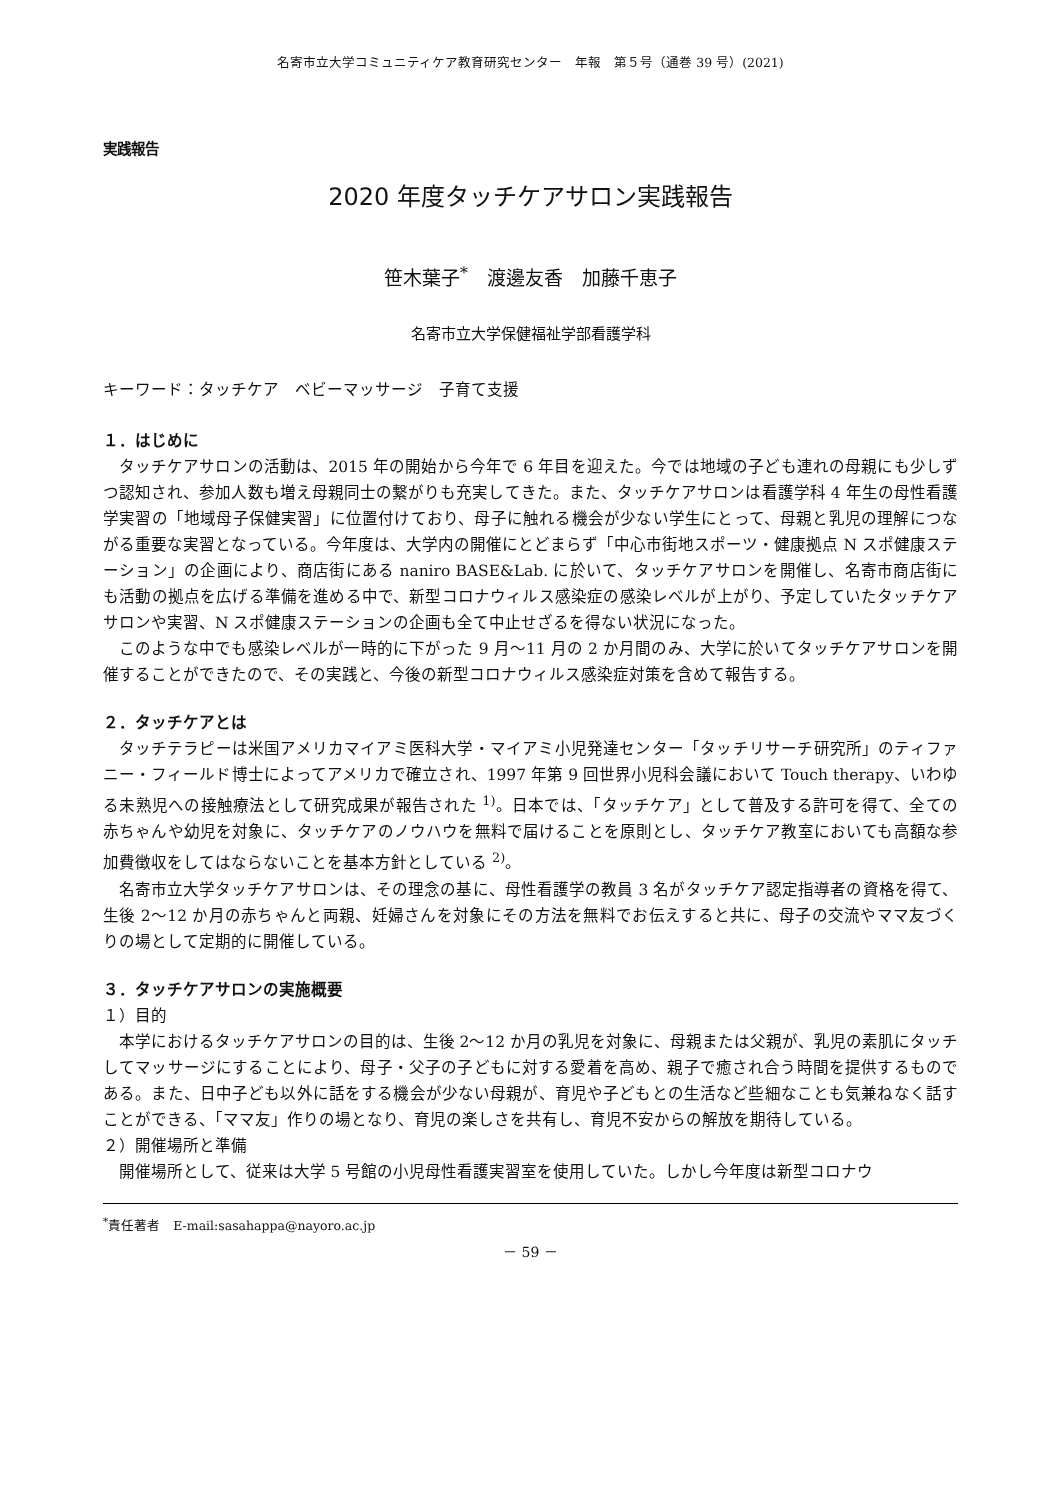名寄市立大学コミュニティケア教育研究センター　年報　第５号（通巻 39 号）(2021)
実践報告
2020 年度タッチケアサロン実践報告
笹木葉子<sup>*</sup>　渡邊友香　加藤千恵子
名寄市立大学保健福祉学部看護学科
キーワード：タッチケア　ベビーマッサージ　子育て支援
１．はじめに
タッチケアサロンの活動は、2015 年の開始から今年で 6 年目を迎えた。今では地域の子ども連れの母親にも少しずつ認知され、参加人数も増え母親同士の繋がりも充実してきた。また、タッチケアサロンは看護学科 4 年生の母性看護学実習の「地域母子保健実習」に位置付けており、母子に触れる機会が少ない学生にとって、母親と乳児の理解につながる重要な実習となっている。今年度は、大学内の開催にとどまらず「中心市街地スポーツ・健康拠点 N スポ健康ステーション」の企画により、商店街にある naniro BASE&Lab. に於いて、タッチケアサロンを開催し、名寄市商店街にも活動の拠点を広げる準備を進める中で、新型コロナウィルス感染症の感染レベルが上がり、予定していたタッチケアサロンや実習、N スポ健康ステーションの企画も全て中止せざるを得ない状況になった。
このような中でも感染レベルが一時的に下がった 9 月～11 月の 2 か月間のみ、大学に於いてタッチケアサロンを開催することができたので、その実践と、今後の新型コロナウィルス感染症対策を含めて報告する。
２．タッチケアとは
タッチテラピーは米国アメリカマイアミ医科大学・マイアミ小児発達センター「タッチリサーチ研究所」のティファニー・フィールド博士によってアメリカで確立され、1997 年第 9 回世界小児科会議において Touch therapy、いわゆる未熟児への接触療法として研究成果が報告された <sup>1)</sup>。日本では、「タッチケア」として普及する許可を得て、全ての赤ちゃんや幼児を対象に、タッチケアのノウハウを無料で届けることを原則とし、タッチケア教室においても高額な参加費徴収をしてはならないことを基本方針としている <sup>2)</sup>。
名寄市立大学タッチケアサロンは、その理念の基に、母性看護学の教員 3 名がタッチケア認定指導者の資格を得て、生後 2～12 か月の赤ちゃんと両親、妊婦さんを対象にその方法を無料でお伝えすると共に、母子の交流やママ友づくりの場として定期的に開催している。
３．タッチケアサロンの実施概要
１）目的
本学におけるタッチケアサロンの目的は、生後 2～12 か月の乳児を対象に、母親または父親が、乳児の素肌にタッチしてマッサージにすることにより、母子・父子の子どもに対する愛着を高め、親子で癒され合う時間を提供するものである。また、日中子ども以外に話をする機会が少ない母親が、育児や子どもとの生活など些細なことも気兼ねなく話すことができる、「ママ友」作りの場となり、育児の楽しさを共有し、育児不安からの解放を期待している。
２）開催場所と準備
開催場所として、従来は大学 5 号館の小児母性看護実習室を使用していた。しかし今年度は新型コロナウ
<sup>*</sup> 責任著者　E-mail:sasahappa@nayoro.ac.jp
－ 59 －